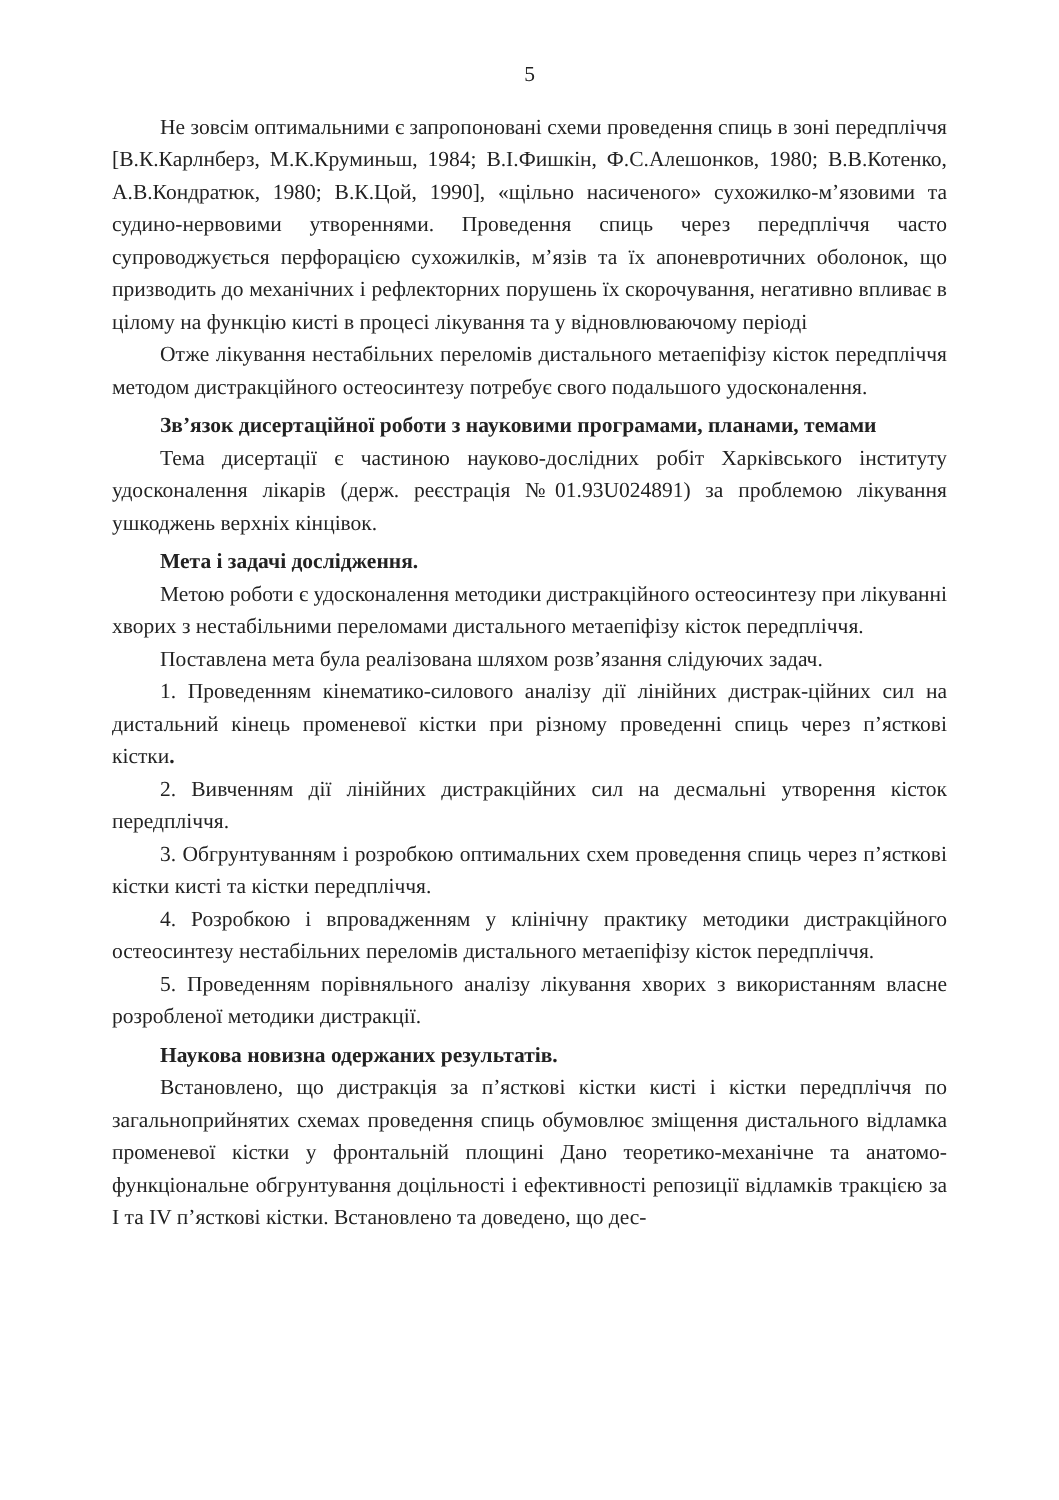5
Не зовсім оптимальними є запропоновані схеми проведення спиць в зоні передпліччя [В.К.Карлнберз, М.К.Круминьш, 1984; В.І.Фишкін, Ф.С.Алешонков, 1980; В.В.Котенко, А.В.Кондратюк, 1980; В.К.Цой, 1990], «щільно насиченого» сухожилко-м’язовими та судино-нервовими утвореннями. Проведення спиць через передпліччя часто супроводжується перфорацією сухожилків, м’язів та їх апоневротичних оболонок, що призводить до механічних і рефлекторних порушень їх скорочування, негативно впливає в цілому на функцію кисті в процесі лікування та у відновлюваючому періоді
Отже лікування нестабільних переломів дистального метаепіфізу кісток передпліччя методом дистракційного остеосинтезу потребує свого подальшого удосконалення.
Зв’язок дисертаційної роботи з науковими програмами, планами, темами
Тема дисертації є частиною науково-дослідних робіт Харківського інституту удосконалення лікарів (держ. реєстрація №01.93U024891) за проблемою лікування ушкоджень верхніх кінцівок.
Мета і задачі дослідження.
Метою роботи є удосконалення методики дистракційного остеосинтезу при лікуванні хворих з нестабільними переломами дистального метаепіфізу кісток передпліччя.
Поставлена мета була реалізована шляхом розв’язання слідуючих задач.
1. Проведенням кінематико-силового аналізу дії лінійних дистрак-ційних сил на дистальний кінець променевої кістки при різному проведенні спиць через п’ясткові кістки.
2. Вивченням дії лінійних дистракційних сил на десмальні утворення кісток передпліччя.
3. Обгрунтуванням і розробкою оптимальних схем проведення спиць через п’ясткові кістки кисті та кістки передпліччя.
4. Розробкою і впровадженням у клінічну практику методики дистракційного остеосинтезу нестабільних переломів дистального метаепіфізу кісток передпліччя.
5. Проведенням порівняльного аналізу лікування хворих з використанням власне розробленої методики дистракції.
Наукова новизна одержаних результатів.
Встановлено, що дистракція за п’ясткові кістки кисті і кістки передпліччя по загальноприйнятих схемах проведення спиць обумовлює зміщення дистального відламка променевої кістки у фронтальній площині Дано теоретико-механічне та анатомо-функціональне обгрунтування доцільності і ефективності репозиції відламків тракцією за I та IV п’ясткові кістки. Встановлено та доведено, що дес-